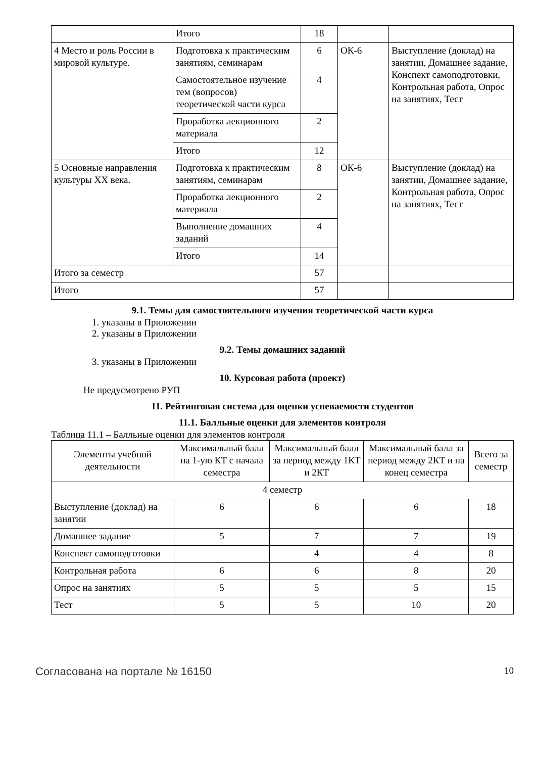| | Итого | 18 | | |
| 4 Место и роль России в мировой культуре. | Подготовка к практическим занятиям, семинарам | 6 | ОК-6 | Выступление (доклад) на занятии, Домашнее задание, Конспект самоподготовки, Контрольная работа, Опрос на занятиях, Тест |
| | Самостоятельное изучение тем (вопросов) теоретической части курса | 4 | | |
| | Проработка лекционного материала | 2 | | |
| | Итого | 12 | | |
| 5 Основные направления культуры XX века. | Подготовка к практическим занятиям, семинарам | 8 | ОК-6 | Выступление (доклад) на занятии, Домашнее задание, Контрольная работа, Опрос на занятиях, Тест |
| | Проработка лекционного материала | 2 | | |
| | Выполнение домашних заданий | 4 | | |
| | Итого | 14 | | |
| Итого за семестр | | 57 | | |
| Итого | | 57 | | |
9.1. Темы для самостоятельного изучения теоретической части курса
1. указаны в Приложении
2. указаны в Приложении
9.2. Темы домашних заданий
3. указаны в Приложении
10. Курсовая работа (проект)
Не предусмотрено РУП
11. Рейтинговая система для оценки успеваемости студентов
11.1. Балльные оценки для элементов контроля
Таблица 11.1 – Балльные оценки для элементов контроля
| Элементы учебной деятельности | Максимальный балл на 1-ую КТ с начала семестра | Максимальный балл за период между 1КТ и 2КТ | Максимальный балл за период между 2КТ и на конец семестра | Всего за семестр |
| --- | --- | --- | --- | --- |
| 4 семестр | | | | |
| Выступление (доклад) на занятии | 6 | 6 | 6 | 18 |
| Домашнее задание | 5 | 7 | 7 | 19 |
| Конспект самоподготовки | | 4 | 4 | 8 |
| Контрольная работа | 6 | 6 | 8 | 20 |
| Опрос на занятиях | 5 | 5 | 5 | 15 |
| Тест | 5 | 5 | 10 | 20 |
Согласована на портале № 16150 10